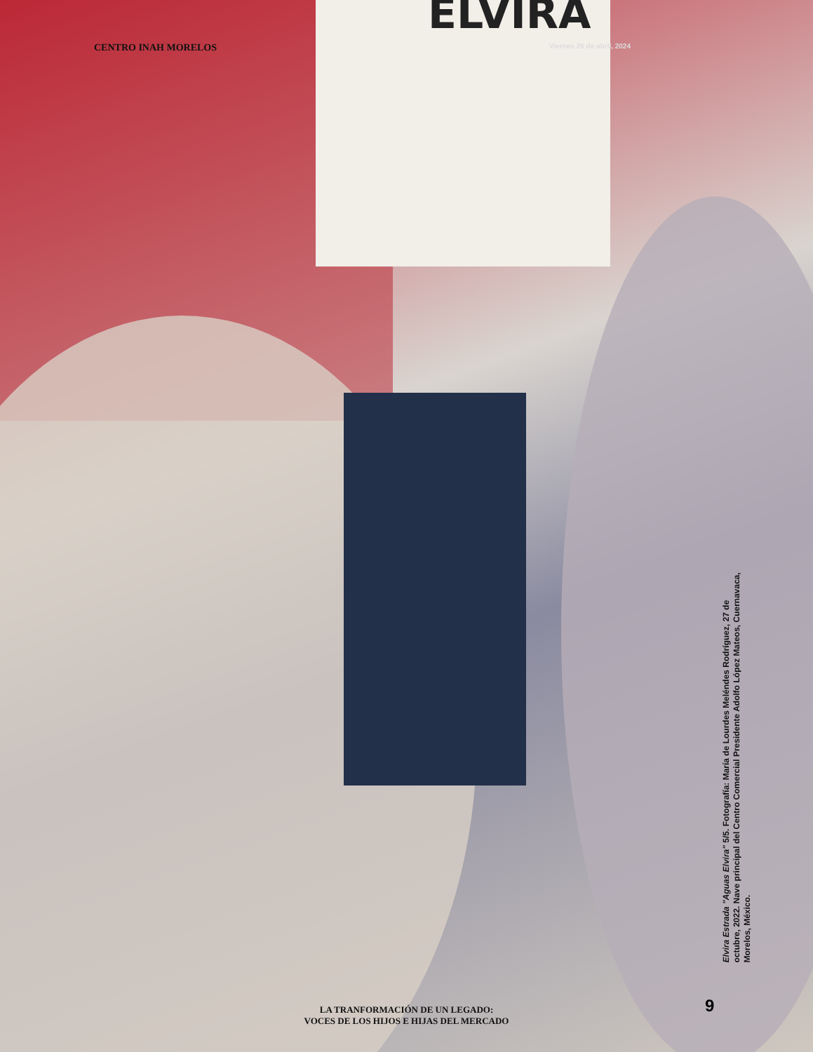ELVIRA
CENTRO INAH MORELOS Viernes 26 de abril, 2024
Elvira Estrada "Aguas Elvira" 5/5. Fotografía: María de Lourdes Meléndes Rodríguez, 27 de octubre, 2022. Nave principal del Centro Comercial Presidente Adolfo López Mateos, Cuernavaca, Morelos, México.
LA TRANFORMACIÓN DE UN LEGADO:
VOCES DE LOS HIJOS E HIJAS DEL MERCADO
9